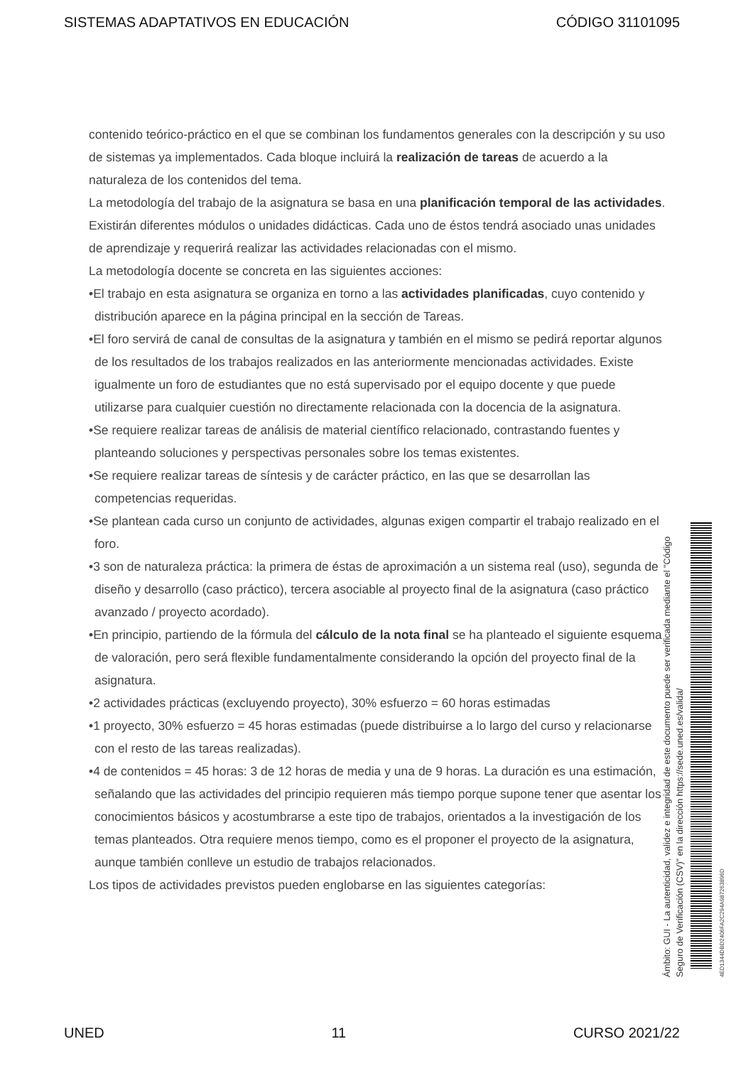SISTEMAS ADAPTATIVOS EN EDUCACIÓN CÓDIGO 31101095
contenido teórico-práctico en el que se combinan los fundamentos generales con la descripción y su uso de sistemas ya implementados. Cada bloque incluirá la realización de tareas de acuerdo a la naturaleza de los contenidos del tema.
La metodología del trabajo de la asignatura se basa en una planificación temporal de las actividades. Existirán diferentes módulos o unidades didácticas. Cada uno de éstos tendrá asociado unas unidades de aprendizaje y requerirá realizar las actividades relacionadas con el mismo.
La metodología docente se concreta en las siguientes acciones:
•El trabajo en esta asignatura se organiza en torno a las actividades planificadas, cuyo contenido y distribución aparece en la página principal en la sección de Tareas.
•El foro servirá de canal de consultas de la asignatura y también en el mismo se pedirá reportar algunos de los resultados de los trabajos realizados en las anteriormente mencionadas actividades. Existe igualmente un foro de estudiantes que no está supervisado por el equipo docente y que puede utilizarse para cualquier cuestión no directamente relacionada con la docencia de la asignatura.
•Se requiere realizar tareas de análisis de material científico relacionado, contrastando fuentes y planteando soluciones y perspectivas personales sobre los temas existentes.
•Se requiere realizar tareas de síntesis y de carácter práctico, en las que se desarrollan las competencias requeridas.
•Se plantean cada curso un conjunto de actividades, algunas exigen compartir el trabajo realizado en el foro.
•3 son de naturaleza práctica: la primera de éstas de aproximación a un sistema real (uso), segunda de diseño y desarrollo (caso práctico), tercera asociable al proyecto final de la asignatura (caso práctico avanzado / proyecto acordado).
•En principio, partiendo de la fórmula del cálculo de la nota final se ha planteado el siguiente esquema de valoración, pero será flexible fundamentalmente considerando la opción del proyecto final de la asignatura.
•2 actividades prácticas (excluyendo proyecto), 30% esfuerzo = 60 horas estimadas
•1 proyecto, 30% esfuerzo = 45 horas estimadas (puede distribuirse a lo largo del curso y relacionarse con el resto de las tareas realizadas).
•4 de contenidos = 45 horas: 3 de 12 horas de media y una de 9 horas. La duración es una estimación, señalando que las actividades del principio requieren más tiempo porque supone tener que asentar los conocimientos básicos y acostumbrarse a este tipo de trabajos, orientados a la investigación de los temas planteados. Otra requiere menos tiempo, como es el proponer el proyecto de la asignatura, aunque también conlleve un estudio de trabajos relacionados.
Los tipos de actividades previstos pueden englobarse en las siguientes categorías:
Ámbito: GUI - La autenticidad, validez e integridad de este documento puede ser verificada mediante el "Código Seguro de Verificación (CSV)" en la dirección https://sede.uned.es/valida/
4ED1344DBD2406FA2C294A987263896D
UNED 11 CURSO 2021/22